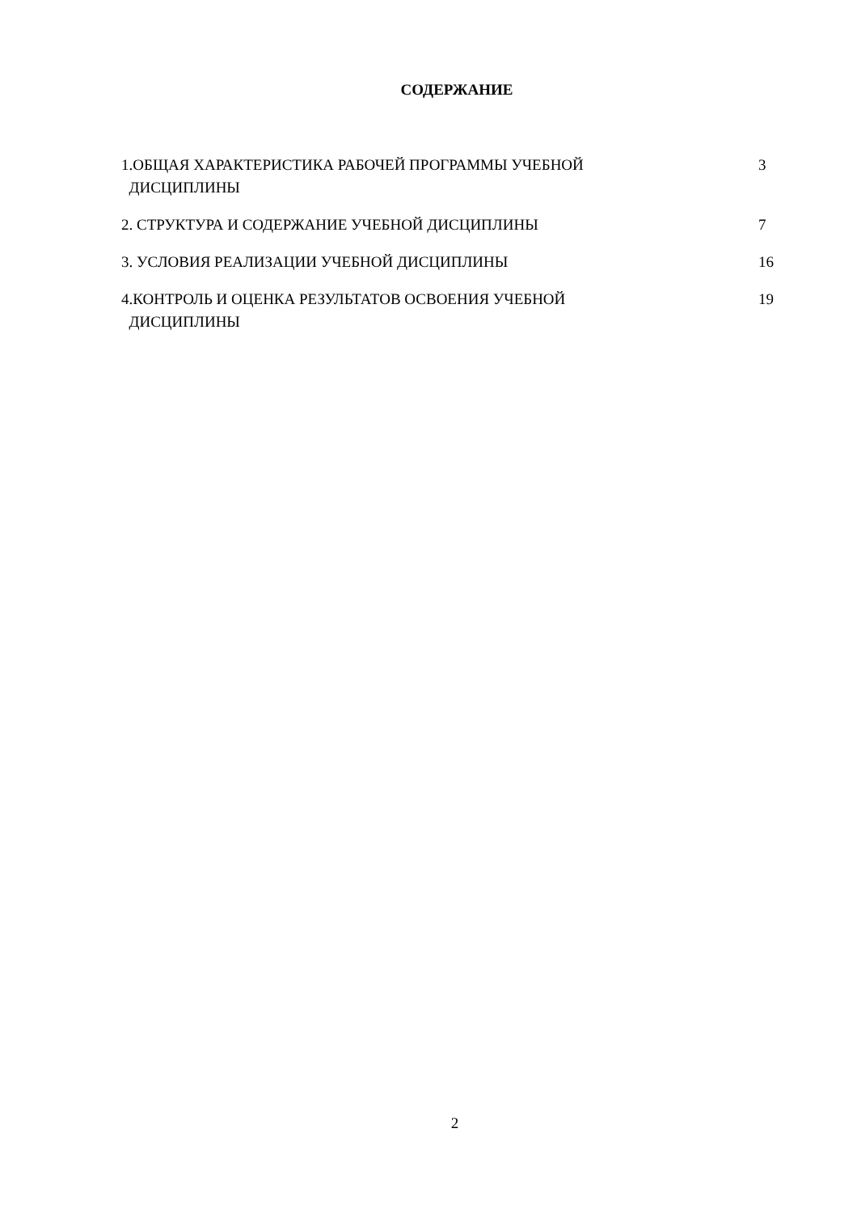СОДЕРЖАНИЕ
| 1.ОБЩАЯ ХАРАКТЕРИСТИКА РАБОЧЕЙ ПРОГРАММЫ УЧЕБНОЙ ДИСЦИПЛИНЫ | 3 |
| 2. СТРУКТУРА И СОДЕРЖАНИЕ УЧЕБНОЙ ДИСЦИПЛИНЫ | 7 |
| 3. УСЛОВИЯ РЕАЛИЗАЦИИ УЧЕБНОЙ ДИСЦИПЛИНЫ | 16 |
| 4.КОНТРОЛЬ И ОЦЕНКА РЕЗУЛЬТАТОВ ОСВОЕНИЯ УЧЕБНОЙ ДИСЦИПЛИНЫ | 19 |
2